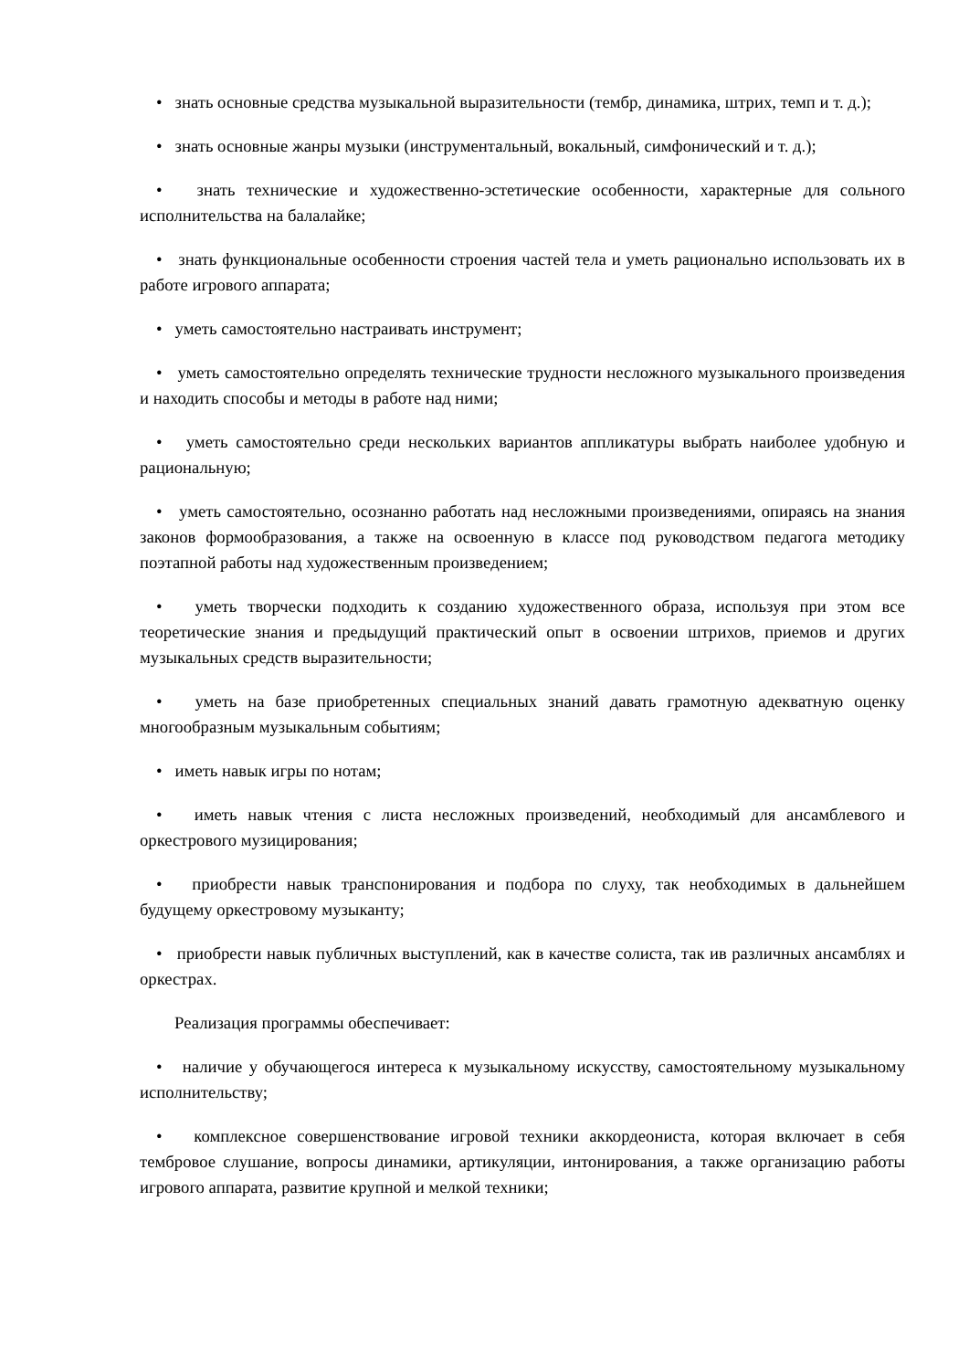• знать основные средства музыкальной выразительности (тембр, динамика, штрих, темп и т. д.);
• знать основные жанры музыки (инструментальный, вокальный, симфонический и т. д.);
• знать технические и художественно-эстетические особенности, характерные для сольного исполнительства на балалайке;
• знать функциональные особенности строения частей тела и уметь рационально использовать их в работе игрового аппарата;
• уметь самостоятельно настраивать инструмент;
• уметь самостоятельно определять технические трудности несложного музыкального произведения и находить способы и методы в работе над ними;
• уметь самостоятельно среди нескольких вариантов аппликатуры выбрать наиболее удобную и рациональную;
• уметь самостоятельно, осознанно работать над несложными произведениями, опираясь на знания законов формообразования, а также на освоенную в классе под руководством педагога методику поэтапной работы над художественным произведением;
• уметь творчески подходить к созданию художественного образа, используя при этом все теоретические знания и предыдущий практический опыт в освоении штрихов, приемов и других музыкальных средств выразительности;
• уметь на базе приобретенных специальных знаний давать грамотную адекватную оценку многообразным музыкальным событиям;
• иметь навык игры по нотам;
• иметь навык чтения с листа несложных произведений, необходимый для ансамблевого и оркестрового музицирования;
• приобрести навык транспонирования и подбора по слуху, так необходимых в дальнейшем будущему оркестровому музыканту;
• приобрести навык публичных выступлений, как в качестве солиста, так ив различных ансамблях и оркестрах.
Реализация программы обеспечивает:
• наличие у обучающегося интереса к музыкальному искусству, самостоятельному музыкальному исполнительству;
• комплексное совершенствование игровой техники аккордеониста, которая включает в себя тембровое слушание, вопросы динамики, артикуляции, интонирования, а также организацию работы игрового аппарата, развитие крупной и мелкой техники;